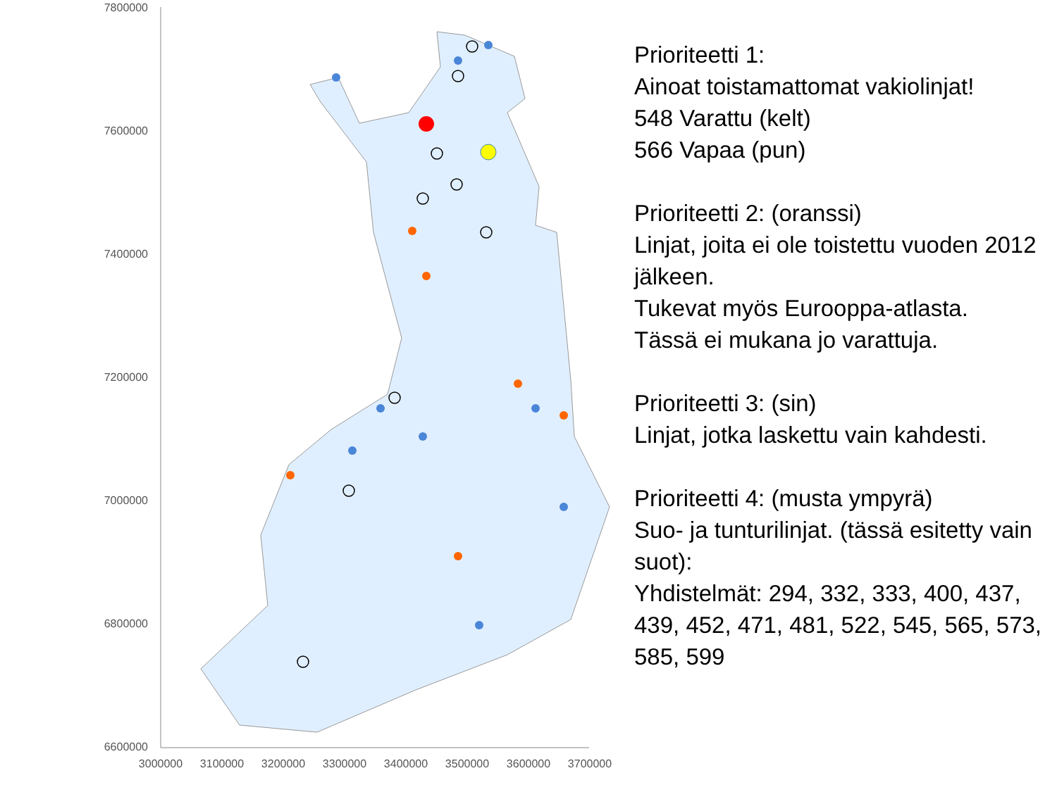7800000
7600000
7400000
7200000
7000000
6800000
6600000
3000000
3100000
3200000
3300000
3400000
3500000
3600000
3700000
Prioriteetti 1:
Ainoat toistamattomat vakiolinjat!
548 Varattu (kelt)
566 Vapaa (pun)
Prioriteetti 2: (oranssi)
Linjat, joita ei ole toistettu vuoden 2012 jälkeen.
Tukevat myös Eurooppa-atlasta.
Tässä ei mukana jo varattuja.
Prioriteetti 3: (sin)
Linjat, jotka laskettu vain kahdesti.
Prioriteetti 4: (musta ympyrä)
Suo- ja tunturilinjat. (tässä esitetty vain suot):
Yhdistelmät: 294, 332, 333, 400, 437, 439, 452, 471, 481, 522, 545, 565, 573, 585, 599